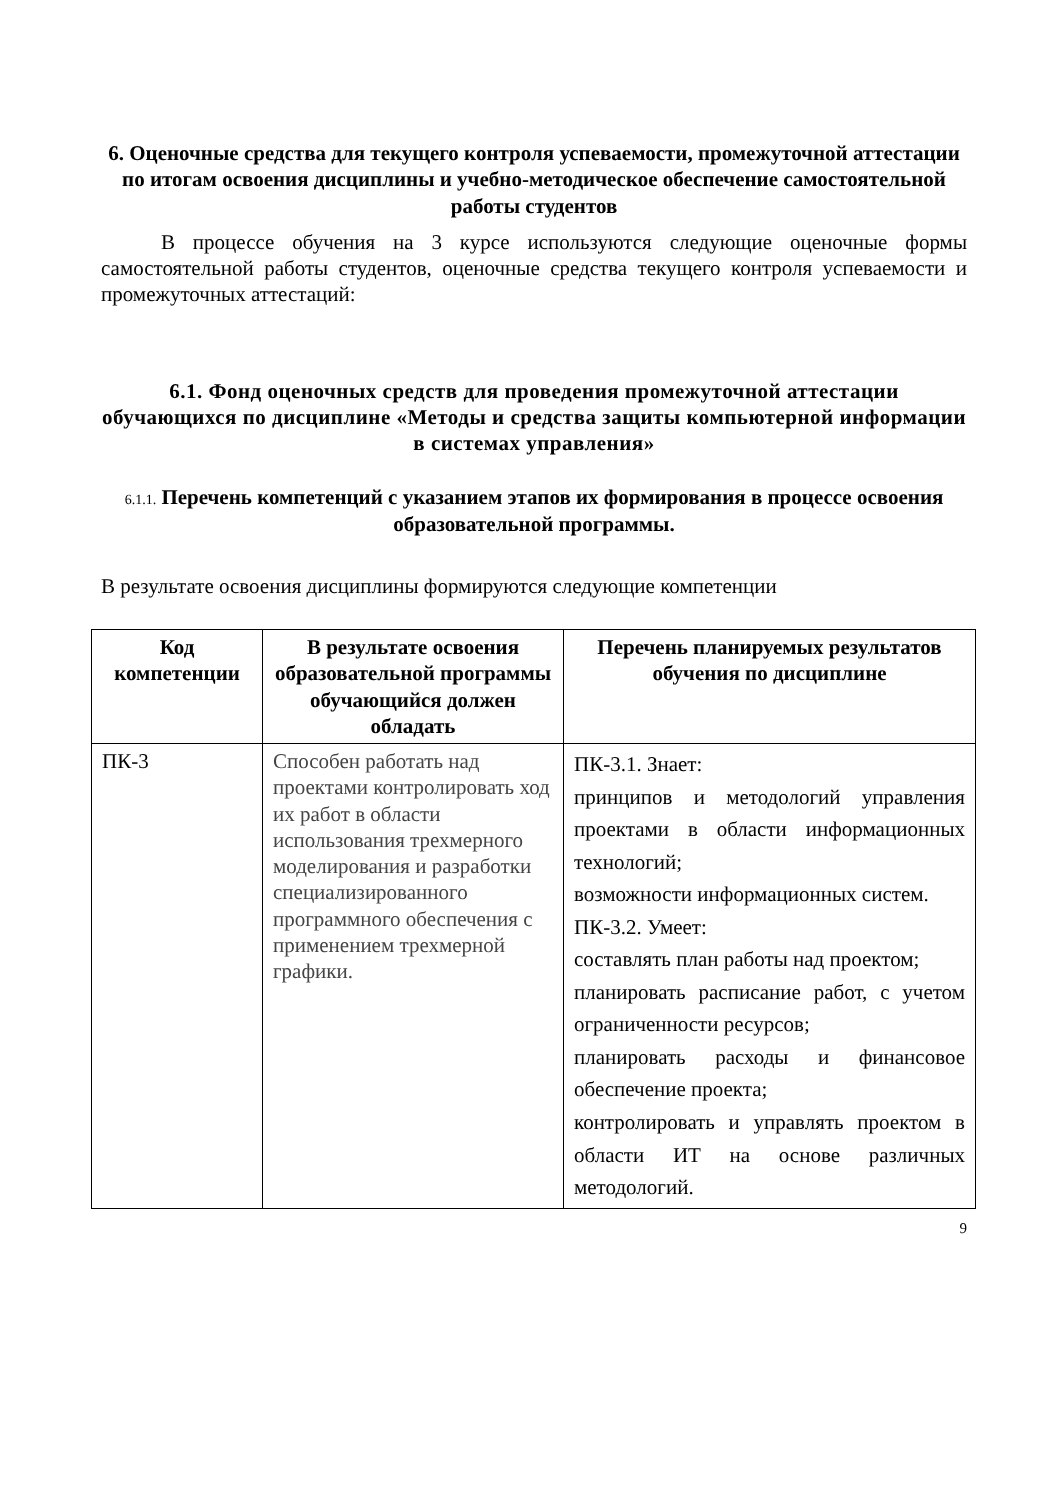6. Оценочные средства для текущего контроля успеваемости, промежуточной аттестации по итогам освоения дисциплины и учебно-методическое обеспечение самостоятельной работы студентов
В процессе обучения на 3 курсе используются следующие оценочные формы самостоятельной работы студентов, оценочные средства текущего контроля успеваемости и промежуточных аттестаций:
6.1. Фонд оценочных средств для проведения промежуточной аттестации
обучающихся по дисциплине «Методы и средства защиты компьютерной информации в системах управления»
6.1.1. Перечень компетенций с указанием этапов их формирования в процессе освоения образовательной программы.
В результате освоения дисциплины формируются следующие компетенции
| Код компетенции | В результате освоения образовательной программы обучающийся должен обладать | Перечень планируемых результатов обучения по дисциплине |
| --- | --- | --- |
| ПК-3 | Способен работать над проектами контролировать ход их работ в области использования трехмерного моделирования и разработки специализированного программного обеспечения с применением трехмерной графики. | ПК-3.1. Знает: принципов и методологий управления проектами в области информационных технологий; возможности информационных систем. ПК-3.2. Умеет: составлять план работы над проектом; планировать расписание работ, с учетом ограниченности ресурсов; планировать расходы и финансовое обеспечение проекта; контролировать и управлять проектом в области ИТ на основе различных методологий. |
9